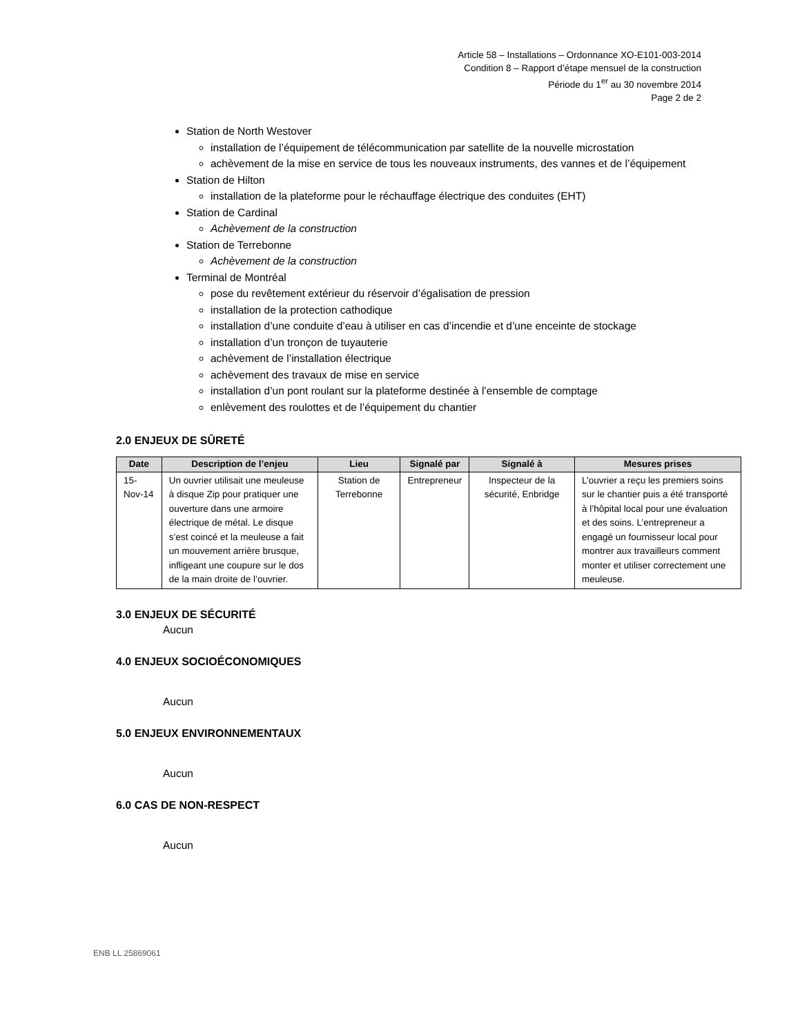Article 58 – Installations – Ordonnance XO-E101-003-2014
Condition 8 – Rapport d’étape mensuel de la construction
Période du 1<sup>er</sup> au 30 novembre 2014
Page 2 de 2
Station de North Westover
installation de l’équipement de télécommunication par satellite de la nouvelle microstation
achèvement de la mise en service de tous les nouveaux instruments, des vannes et de l’équipement
Station de Hilton
installation de la plateforme pour le réchauffage électrique des conduites (EHT)
Station de Cardinal
Achèvement de la construction
Station de Terrebonne
Achèvement de la construction
Terminal de Montréal
pose du revêtement extérieur du réservoir d’égalisation de pression
installation de la protection cathodique
installation d’une conduite d’eau à utiliser en cas d’incendie et d’une enceinte de stockage
installation d’un tronçon de tuyauterie
achèvement de l’installation électrique
achèvement des travaux de mise en service
installation d’un pont roulant sur la plateforme destinée à l’ensemble de comptage
enlèvement des roulottes et de l’équipement du chantier
2.0 ENJEUX DE SÛRETÉ
| Date | Description de l’enjeu | Lieu | Signalé par | Signalé à | Mesures prises |
| --- | --- | --- | --- | --- | --- |
| 15-Nov-14 | Un ouvrier utilisait une meuleuse à disque Zip pour pratiquer une ouverture dans une armoire électrique de métal. Le disque s’est coincé et la meuleuse a fait un mouvement arrière brusque, infligeant une coupure sur le dos de la main droite de l’ouvrier. | Station de Terrebonne | Entrepreneur | Inspecteur de la sécurité, Enbridge | L’ouvrier a reçu les premiers soins sur le chantier puis a été transporté à l’hôpital local pour une évaluation et des soins. L’entrepreneur a engagé un fournisseur local pour montrer aux travailleurs comment monter et utiliser correctement une meuleuse. |
3.0 ENJEUX DE SÉCURITÉ
Aucun
4.0 ENJEUX SOCIOÉCONOMIQUES
Aucun
5.0 ENJEUX ENVIRONNEMENTAUX
Aucun
6.0 CAS DE NON-RESPECT
Aucun
ENB LL 25869061